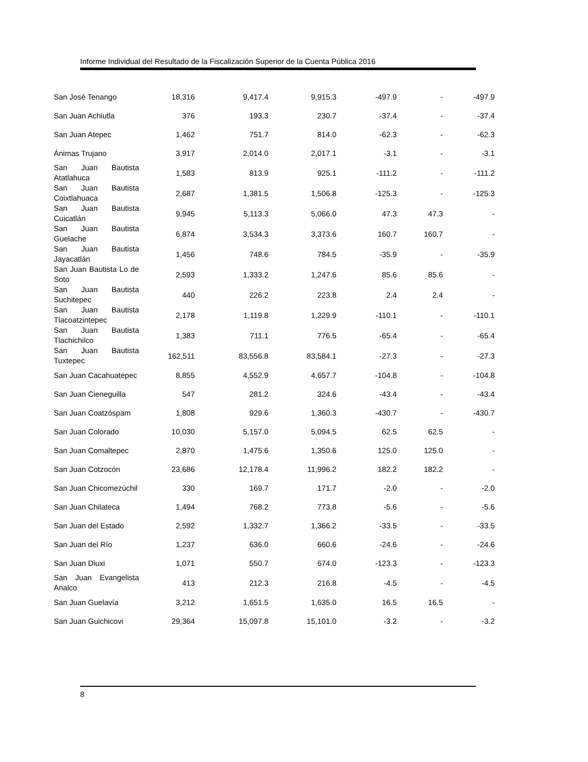Informe Individual del Resultado de la Fiscalización Superior de la Cuenta Pública 2016
| San José Tenango | 18,316 | 9,417.4 | 9,915.3 | -497.9 | - | -497.9 |
| San Juan Achiutla | 376 | 193.3 | 230.7 | -37.4 | - | -37.4 |
| San Juan Atepec | 1,462 | 751.7 | 814.0 | -62.3 | - | -62.3 |
| Ánimas Trujano | 3,917 | 2,014.0 | 2,017.1 | -3.1 | - | -3.1 |
| San Juan Bautista Atatlahuca | 1,583 | 813.9 | 925.1 | -111.2 | - | -111.2 |
| San Juan Bautista Coixtlahuaca | 2,687 | 1,381.5 | 1,506.8 | -125.3 | - | -125.3 |
| San Juan Bautista Cuicatlán | 9,945 | 5,113.3 | 5,066.0 | 47.3 | 47.3 | - |
| San Juan Bautista Guelache | 6,874 | 3,534.3 | 3,373.6 | 160.7 | 160.7 | - |
| San Juan Bautista Jayacatlán | 1,456 | 748.6 | 784.5 | -35.9 | - | -35.9 |
| San Juan Bautista Lo de Soto | 2,593 | 1,333.2 | 1,247.6 | 85.6 | 85.6 | - |
| San Juan Bautista Suchitepec | 440 | 226.2 | 223.8 | 2.4 | 2.4 | - |
| San Juan Bautista Tlacoatzintepec | 2,178 | 1,119.8 | 1,229.9 | -110.1 | - | -110.1 |
| San Juan Bautista Tlachichilco | 1,383 | 711.1 | 776.5 | -65.4 | - | -65.4 |
| San Juan Bautista Tuxtepec | 162,511 | 83,556.8 | 83,584.1 | -27.3 | - | -27.3 |
| San Juan Cacahuatepec | 8,855 | 4,552.9 | 4,657.7 | -104.8 | - | -104.8 |
| San Juan Cieneguilla | 547 | 281.2 | 324.6 | -43.4 | - | -43.4 |
| San Juan Coatzóspam | 1,808 | 929.6 | 1,360.3 | -430.7 | - | -430.7 |
| San Juan Colorado | 10,030 | 5,157.0 | 5,094.5 | 62.5 | 62.5 | - |
| San Juan Comaltepec | 2,870 | 1,475.6 | 1,350.6 | 125.0 | 125.0 | - |
| San Juan Cotzocón | 23,686 | 12,178.4 | 11,996.2 | 182.2 | 182.2 | - |
| San Juan Chicomezúchil | 330 | 169.7 | 171.7 | -2.0 | - | -2.0 |
| San Juan Chilateca | 1,494 | 768.2 | 773.8 | -5.6 | - | -5.6 |
| San Juan del Estado | 2,592 | 1,332.7 | 1,366.2 | -33.5 | - | -33.5 |
| San Juan del Río | 1,237 | 636.0 | 660.6 | -24.6 | - | -24.6 |
| San Juan Diuxi | 1,071 | 550.7 | 674.0 | -123.3 | - | -123.3 |
| San Juan Evangelista Analco | 413 | 212.3 | 216.8 | -4.5 | - | -4.5 |
| San Juan Guelavía | 3,212 | 1,651.5 | 1,635.0 | 16.5 | 16.5 | - |
| San Juan Guichicovi | 29,364 | 15,097.8 | 15,101.0 | -3.2 | - | -3.2 |
8